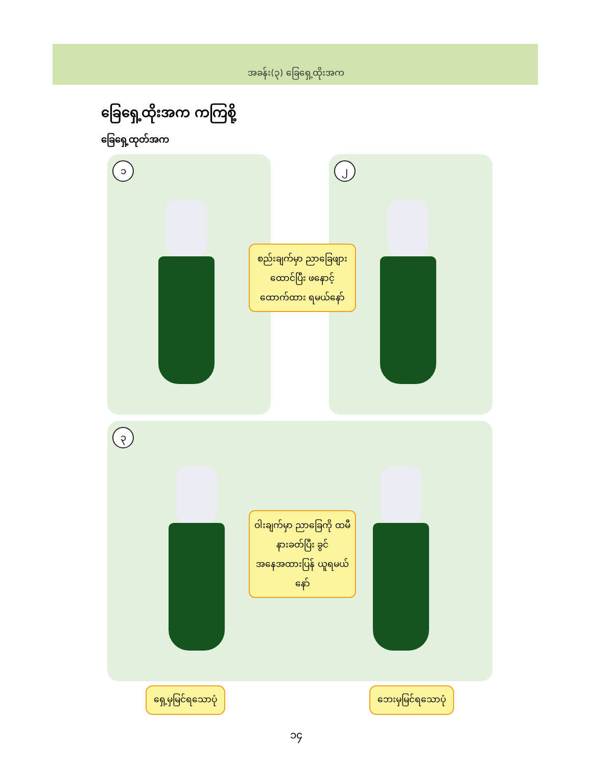အခန်း(၃) ခြေရှေ့ထိုးအက
ခြေရှေ့ထိုးအက ကကြစို့
ခြေရှေ့ထုတ်အက
၁
၂
စည်းချက်မှာ ညာခြေဖျားထောင်ပြီး ဖနောင့်ထောက်ထား ရမယ်နော်
၃
ဝါးချက်မှာ ညာခြေကို ထမီနားခတ်ပြီး ခွင်အနေအထားပြန် ယူရမယ်နော်
ရှေ့မှမြင်ရသောပုံ ဘေးမှမြင်ရသောပုံ
၁၄